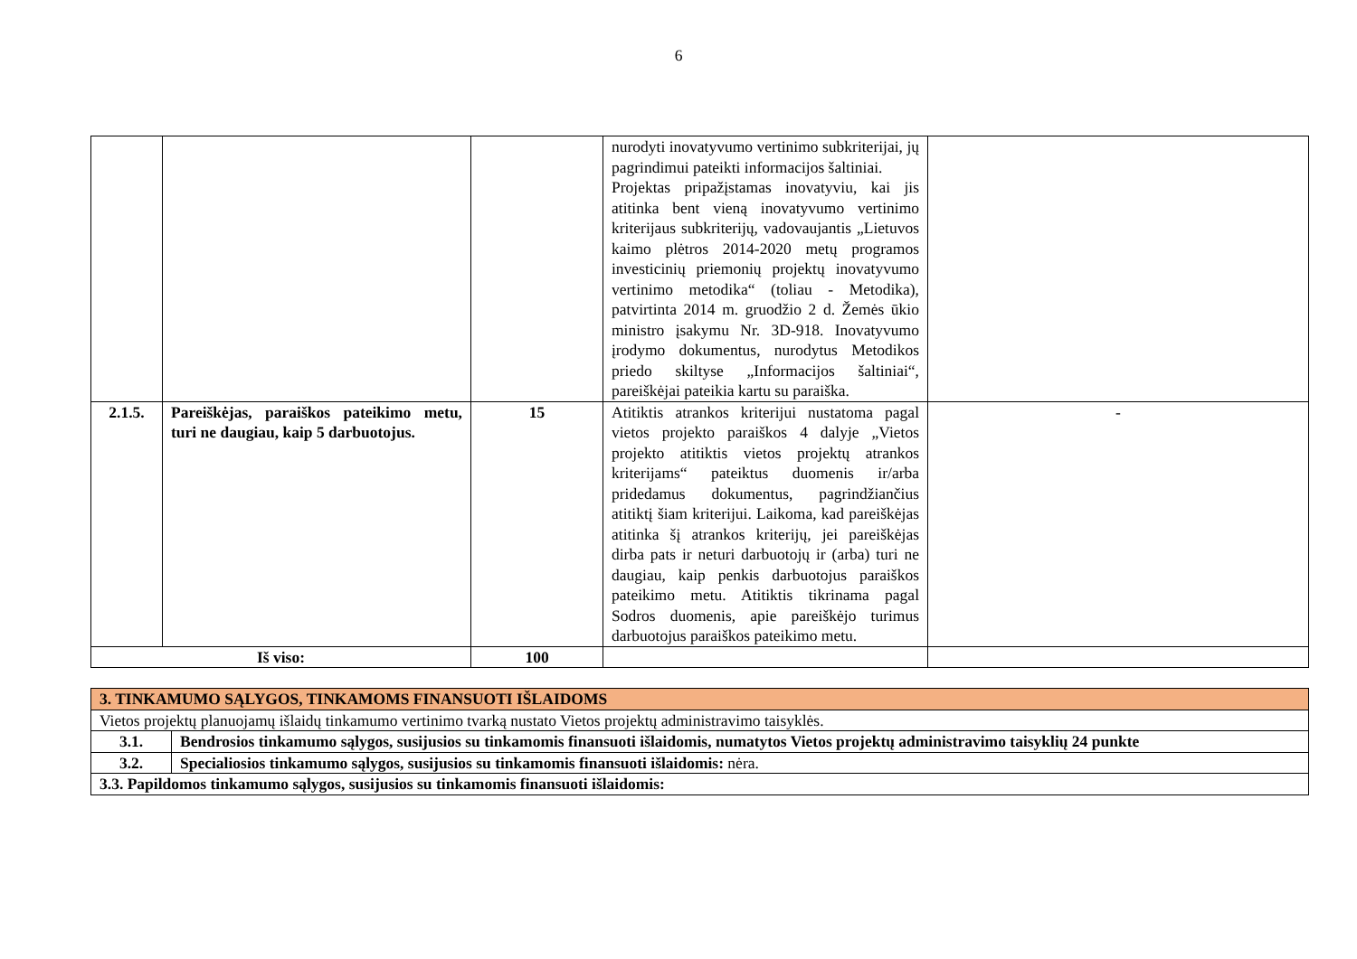6
| | | | nurodyti inovatyvumo vertinimo subkriterijai, jų pagrindimui pateikti informacijos šaltiniai. Projektas pripažįstamas inovatyviu, kai jis atitinka bent vieną inovatyvumo vertinimo kriterijaus subkriterijų, vadovaujantis „Lietuvos kaimo plėtros 2014-2020 metų programos investicinių priemonių projektų inovatyvumo vertinimo metodika“ (toliau - Metodika), patvirtinta 2014 m. gruodžio 2 d. Žemės ūkio ministro įsakymu Nr. 3D-918. Inovatyvumo įrodymo dokumentus, nurodytus Metodikos priedo skiltyse „Informacijos šaltiniai“, pareiškėjai pateikia kartu su paraiška. | |
| 2.1.5. | Pareiškėjas, paraiškos pateikimo metu, turi ne daugiau, kaip 5 darbuotojus. | 15 | Atitiktis atrankos kriterijui nustatoma pagal vietos projekto paraiškos 4 dalyje „Vietos projekto atitiktis vietos projektų atrankos kriterijams“ pateiktus duomenis ir/arba pridedamus dokumentus, pagrindžiančius atitiktį šiam kriterijui. Laikoma, kad pareiškėjas atitinka šį atrankos kriterijų, jei pareiškėjas dirba pats ir neturi darbuotojų ir (arba) turi ne daugiau, kaip penkis darbuotojus paraiškos pateikimo metu. Atitiktis tikrinama pagal Sodros duomenis, apie pareiškėjo turimus darbuotojus paraiškos pateikimo metu. | - |
| Iš viso: | | 100 | | |
| 3. TINKAMUMO SĄLYGOS, TINKAMOMS FINANSUOTI IŠLAIDOMS | |
| Vietos projektų planuojamų išlaidų tinkamumo vertinimo tvarką nustato Vietos projektų administravimo taisyklės. | |
| 3.1. | Bendrosios tinkamumo sąlygos, susijusios su tinkamomis finansuoti išlaidomis, numatytos Vietos projektų administravimo taisyklių 24 punkte |
| 3.2. | Specialiosios tinkamumo sąlygos, susijusios su tinkamomis finansuoti išlaidomis: nėra. |
| 3.3. Papildomos tinkamumo sąlygos, susijusios su tinkamomis finansuoti išlaidomis: | |